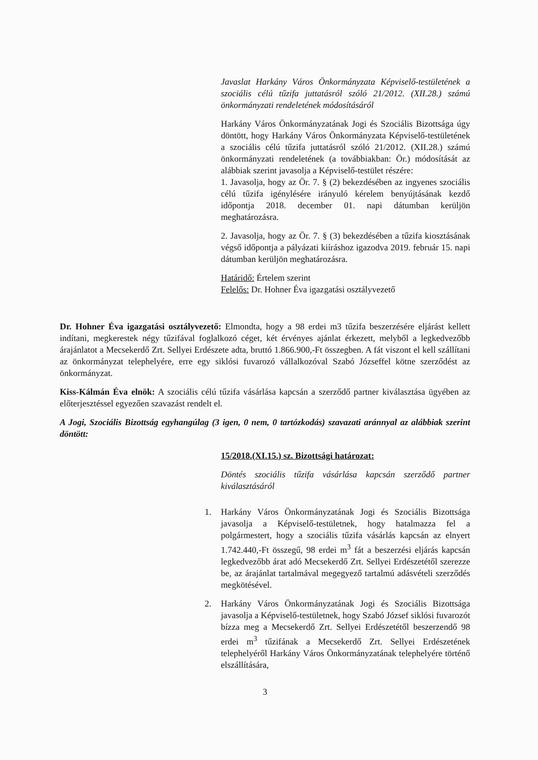Javaslat Harkány Város Önkormányzata Képviselő-testületének a szociális célú tűzifa juttatásról szóló 21/2012. (XII.28.) számú önkormányzati rendeletének módosításáról
Harkány Város Önkormányzatának Jogi és Szociális Bizottsága úgy döntött, hogy Harkány Város Önkormányzata Képviselő-testületének a szociális célú tűzifa juttatásról szóló 21/2012. (XII.28.) számú önkormányzati rendeletének (a továbbiakban: Ör.) módosítását az alábbiak szerint javasolja a Képviselő-testület részére:
1. Javasolja, hogy az Ör. 7. § (2) bekezdésében az ingyenes szociális célú tűzifa igénylésére irányuló kérelem benyújtásának kezdő időpontja 2018. december 01. napi dátumban kerüljön meghatározásra.
2. Javasolja, hogy az Ör. 7. § (3) bekezdésében a tűzifa kiosztásának végső időpontja a pályázati kiíráshoz igazodva 2019. február 15. napi dátumban kerüljön meghatározásra.
Határidő: Értelem szerint
Felelős: Dr. Hohner Éva igazgatási osztályvezető
Dr. Hohner Éva igazgatási osztályvezető: Elmondta, hogy a 98 erdei m3 tűzifa beszerzésére eljárást kellett indítani, megkerestek négy tűzifával foglalkozó céget, két érvényes ajánlat érkezett, melyből a legkedvezőbb árajánlatot a Mecsekerdő Zrt. Sellyei Erdészete adta, bruttó 1.866.900,-Ft összegben. A fát viszont el kell szállítani az önkormányzat telephelyére, erre egy siklósi fuvarozó vállalkozóval Szabó Józseffel kötne szerződést az önkormányzat.
Kiss-Kálmán Éva elnök: A szociális célú tűzifa vásárlása kapcsán a szerződő partner kiválasztása ügyében az előterjesztéssel egyezően szavazást rendelt el.
A Jogi, Szociális Bizottság egyhangúlag (3 igen, 0 nem, 0 tartózkodás) szavazati aránnyal az alábbiak szerint döntött:
15/2018.(XI.15.) sz. Bizottsági határozat:
Döntés szociális tűzifa vásárlása kapcsán szerződő partner kiválasztásáról
1. Harkány Város Önkormányzatának Jogi és Szociális Bizottsága javasolja a Képviselő-testületnek, hogy hatalmazza fel a polgármestert, hogy a szociális tűzifa vásárlás kapcsán az elnyert 1.742.440,-Ft összegű, 98 erdei m<sup>3</sup> fát a beszerzési eljárás kapcsán legkedvezőbb árat adó Mecsekerdő Zrt. Sellyei Erdészetétől szerezze be, az árajánlat tartalmával megegyező tartalmú adásvételi szerződés megkötésével.
2. Harkány Város Önkormányzatának Jogi és Szociális Bizottsága javasolja a Képviselő-testületnek, hogy Szabó József siklósi fuvarozót bízza meg a Mecsekerdő Zrt. Sellyei Erdészetétől beszerzendő 98 erdei m<sup>3</sup> tűzifának a Mecsekerdő Zrt. Sellyei Erdészetének telephelyéről Harkány Város Önkormányzatának telephelyére történő elszállítására,
3